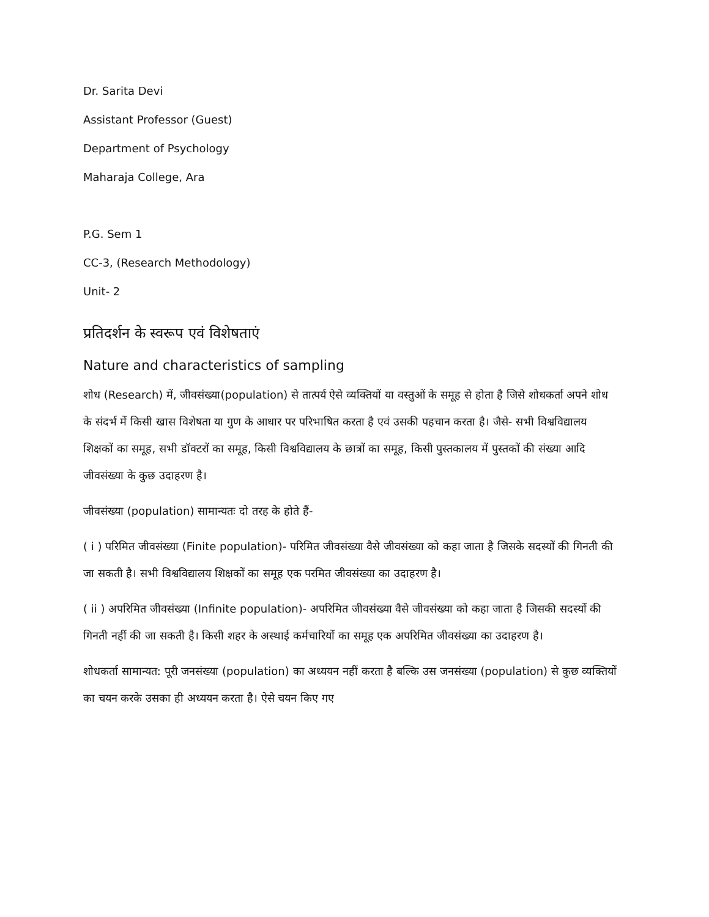Dr. Sarita Devi
Assistant Professor (Guest)
Department of Psychology
Maharaja College, Ara
P.G. Sem 1
CC-3, (Research Methodology)
Unit- 2
प्रतिदर्शन के स्वरूप एवं विशेषताएं
Nature and characteristics of sampling
शोध (Research) में, जीवसंख्या(population) से तात्पर्य ऐसे व्यक्तियों या वस्तुओं के समूह से होता है जिसे शोधकर्ता अपने शोध के संदर्भ में किसी खास विशेषता या गुण के आधार पर परिभाषित करता है एवं उसकी पहचान करता है। जैसे- सभी विश्वविद्यालय शिक्षकों का समूह, सभी डॉक्टरों का समूह, किसी विश्वविद्यालय के छात्रों का समूह, किसी पुस्तकालय में पुस्तकों की संख्या आदि जीवसंख्या के कुछ उदाहरण है।
जीवसंख्या (population) सामान्यतः दो तरह के होते हैं-
( i ) परिमित जीवसंख्या (Finite population)- परिमित जीवसंख्या वैसे जीवसंख्या को कहा जाता है जिसके सदस्यों की गिनती की जा सकती है। सभी विश्वविद्यालय शिक्षकों का समूह एक परमित जीवसंख्या का उदाहरण है।
( ii ) अपरिमित जीवसंख्या (Infinite population)- अपरिमित जीवसंख्या वैसे जीवसंख्या को कहा जाता है जिसकी सदस्यों की गिनती नहीं की जा सकती है। किसी शहर के अस्थाई कर्मचारियों का समूह एक अपरिमित जीवसंख्या का उदाहरण है।
शोधकर्ता सामान्यत: पूरी जनसंख्या (population) का अध्ययन नहीं करता है बल्कि उस जनसंख्या (population) से कुछ व्यक्तियों का चयन करके उसका ही अध्ययन करता है। ऐसे चयन किए गए